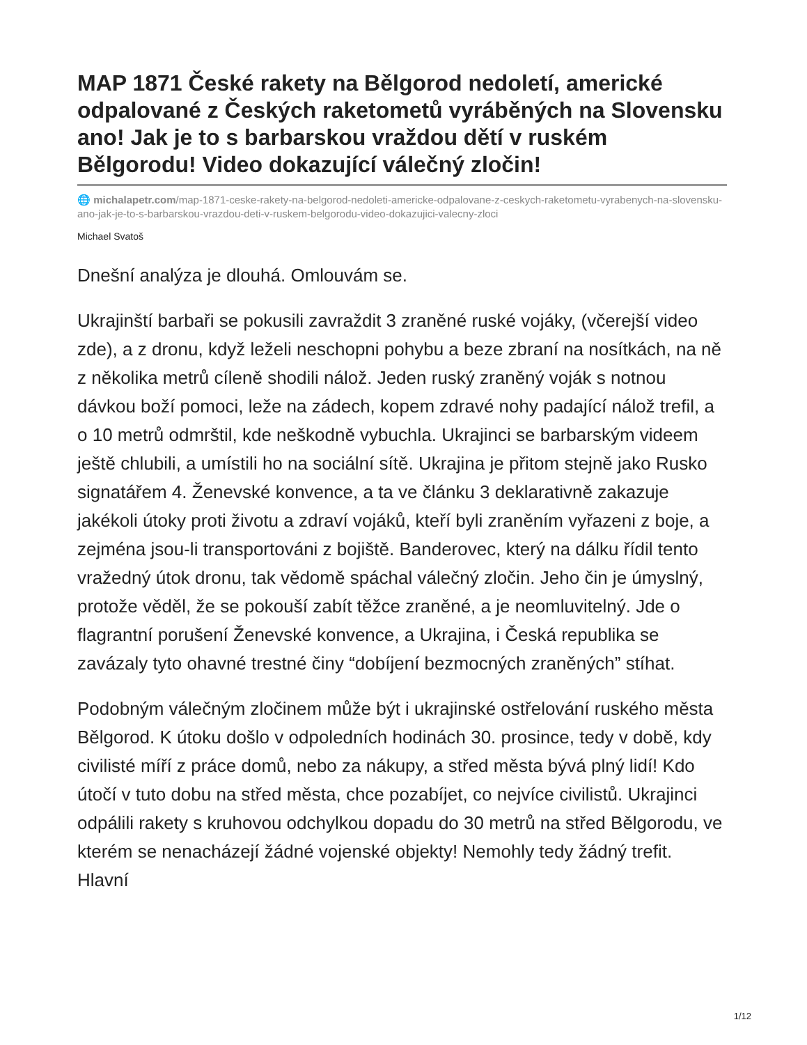MAP 1871 České rakety na Bělgorod nedoletí, americké odpalované z Českých raketometů vyráběných na Slovensku ano! Jak je to s barbarskou vraždou dětí v ruském Bělgorodu! Video dokazující válečný zločin!
🌐 michalapetr.com/map-1871-ceske-rakety-na-belgorod-nedoleti-americke-odpalovane-z-ceskych-raketometu-vyrabenych-na-slovensku-ano-jak-je-to-s-barbarskou-vrazdou-deti-v-ruskem-belgorodu-video-dokazujici-valecny-zloci
Michael Svatoš
Dnešní analýza je dlouhá. Omlouvám se.
Ukrajinští barbaři se pokusili zavraždit 3 zraněné ruské vojáky, (včerejší video zde), a z dronu, když leželi neschopni pohybu a beze zbraní na nosítkách, na ně z několika metrů cíleně shodili nálož. Jeden ruský zraněný voják s notnou dávkou boží pomoci, leže na zádech, kopem zdravé nohy padající nálož trefil, a o 10 metrů odmrštil, kde neškodně vybuchla. Ukrajinci se barbarským videem ještě chlubili, a umístili ho na sociální sítě. Ukrajina je přitom stejně jako Rusko signatářem 4. Ženevské konvence, a ta ve článku 3 deklarativně zakazuje jakékoli útoky proti životu a zdraví vojáků, kteří byli zraněním vyřazeni z boje, a zejména jsou-li transportováni z bojiště. Banderovec, který na dálku řídil tento vražedný útok dronu, tak vědomě spáchal válečný zločin. Jeho čin je úmyslný, protože věděl, že se pokouší zabít těžce zraněné, a je neomluvitelný. Jde o flagrantní porušení Ženevské konvence, a Ukrajina, i Česká republika se zavázaly tyto ohavné trestné činy “dobíjení bezmocných zraněných” stíhat.
Podobným válečným zločinem může být i ukrajinské ostřelování ruského města Bělgorod. K útoku došlo v odpoledních hodinách 30. prosince, tedy v době, kdy civilisté míří z práce domů, nebo za nákupy, a střed města bývá plný lidí! Kdo útočí v tuto dobu na střed města, chce pozabíjet, co nejvíce civilistů. Ukrajinci odpálili rakety s kruhovou odchylkou dopadu do 30 metrů na střed Bělgorodu, ve kterém se nenacházejí žádné vojenské objekty! Nemohly tedy žádný trefit. Hlavní
1/12